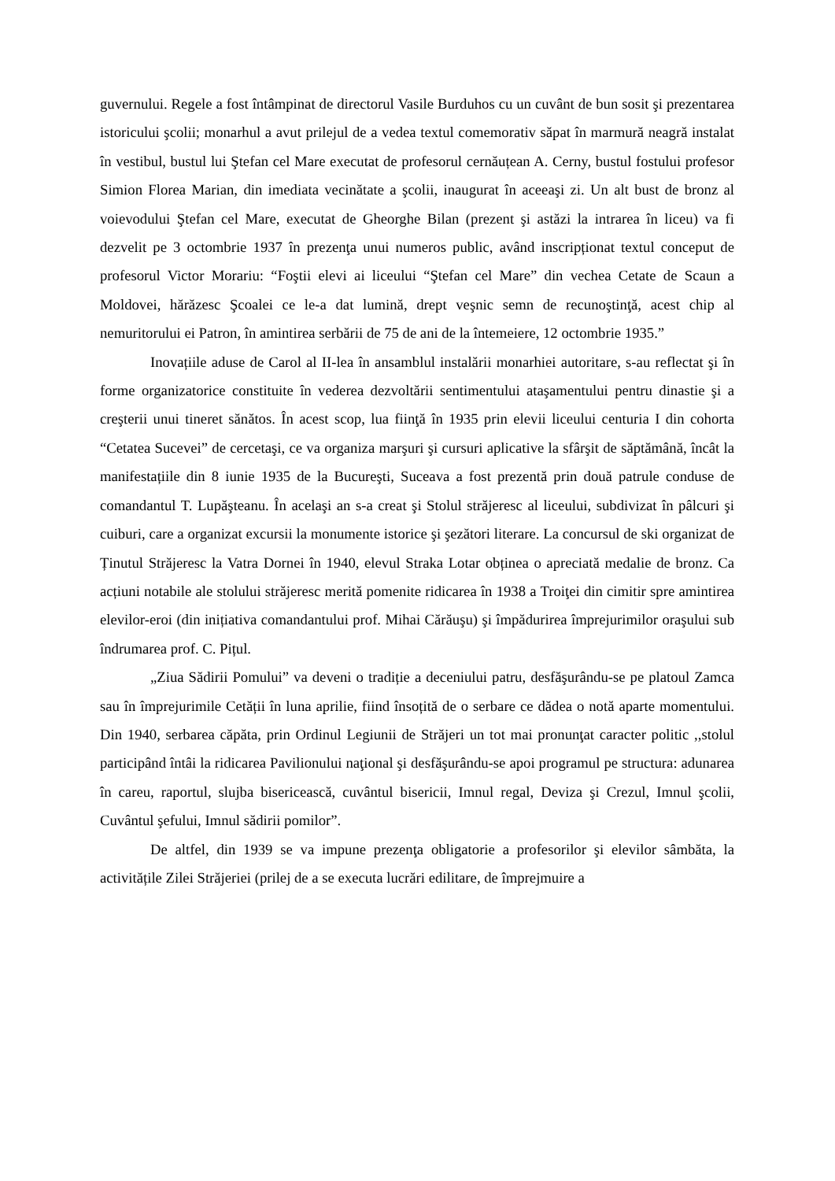guvernului. Regele a fost întâmpinat de directorul Vasile Burduhos cu un cuvânt de bun sosit şi prezentarea istoricului şcolii; monarhul a avut prilejul de a vedea textul comemorativ săpat în marmură neagră instalat în vestibul, bustul lui Ştefan cel Mare executat de profesorul cernăuțean A. Cerny, bustul fostului profesor Simion Florea Marian, din imediata vecinătate a şcolii, inaugurat în aceeaşi zi. Un alt bust de bronz al voievodului Ştefan cel Mare, executat de Gheorghe Bilan (prezent şi astăzi la intrarea în liceu) va fi dezvelit pe 3 octombrie 1937 în prezenţa unui numeros public, având inscripționat textul conceput de profesorul Victor Morariu: “Foştii elevi ai liceului “Ştefan cel Mare” din vechea Cetate de Scaun a Moldovei, hărăzesc Şcoalei ce le-a dat lumină, drept veşnic semn de recunoştinţă, acest chip al nemuritorului ei Patron, în amintirea serbării de 75 de ani de la întemeiere, 12 octombrie 1935.”
Inovațiile aduse de Carol al II-lea în ansamblul instalării monarhiei autoritare, s-au reflectat şi în forme organizatorice constituite în vederea dezvoltării sentimentului ataşamentului pentru dinastie şi a creşterii unui tineret sănătos. În acest scop, lua fiinţă în 1935 prin elevii liceului centuria I din cohorta “Cetatea Sucevei” de cercetaşi, ce va organiza marşuri şi cursuri aplicative la sfârşit de săptămână, încât la manifestațiile din 8 iunie 1935 de la Bucureşti, Suceava a fost prezentă prin două patrule conduse de comandantul T. Lupăşteanu. În acelaşi an s-a creat şi Stolul străjeresc al liceului, subdivizat în pâlcuri şi cuiburi, care a organizat excursii la monumente istorice şi şezători literare. La concursul de ski organizat de Ținutul Străjeresc la Vatra Dornei în 1940, elevul Straka Lotar obținea o apreciată medalie de bronz. Ca acțiuni notabile ale stolului străjeresc merită pomenite ridicarea în 1938 a Troiţei din cimitir spre amintirea elevilor-eroi (din inițiativa comandantului prof. Mihai Cărăuşu) şi împădurirea împrejurimilor oraşului sub îndrumarea prof. C. Pițul.
„Ziua Sădirii Pomului” va deveni o tradiție a deceniului patru, desfăşurându-se pe platoul Zamca sau în împrejurimile Cetății în luna aprilie, fiind însoțită de o serbare ce dădea o notă aparte momentului. Din 1940, serbarea căpăta, prin Ordinul Legiunii de Străjeri un tot mai pronunţat caracter politic ,,stolul participând întâi la ridicarea Pavilionului naţional şi desfăşurându-se apoi programul pe structura: adunarea în careu, raportul, slujba bisericească, cuvântul bisericii, Imnul regal, Deviza şi Crezul, Imnul şcolii, Cuvântul şefului, Imnul sădirii pomilor”.
De altfel, din 1939 se va impune prezenţa obligatorie a profesorilor şi elevilor sâmbăta, la activitățile Zilei Străjeriei (prilej de a se executa lucrări edilitare, de împrejmuire a